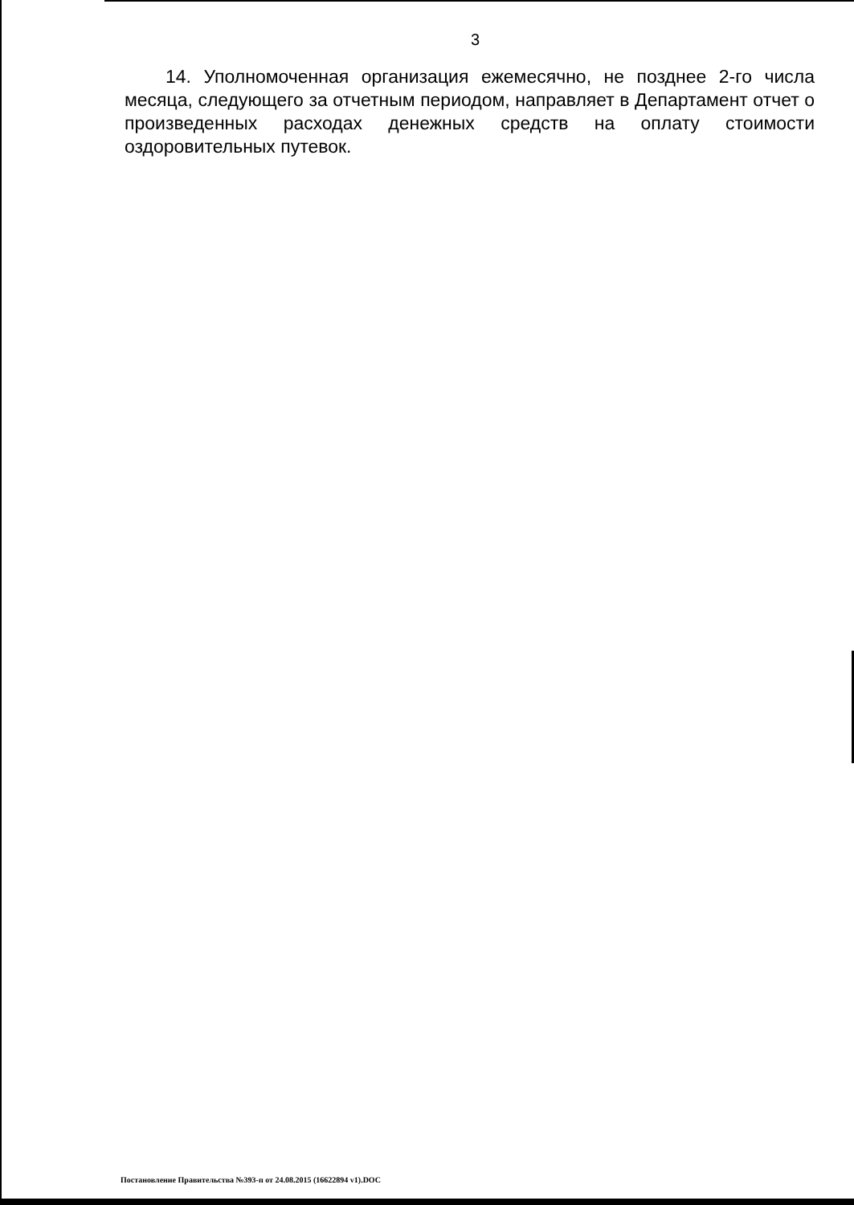3
14. Уполномоченная организация ежемесячно, не позднее 2-го числа месяца, следующего за отчетным периодом, направляет в Департамент отчет о произведенных расходах денежных средств на оплату стоимости оздоровительных путевок.
Постановление Правительства №393-п от 24.08.2015 (16622894 v1).DOC